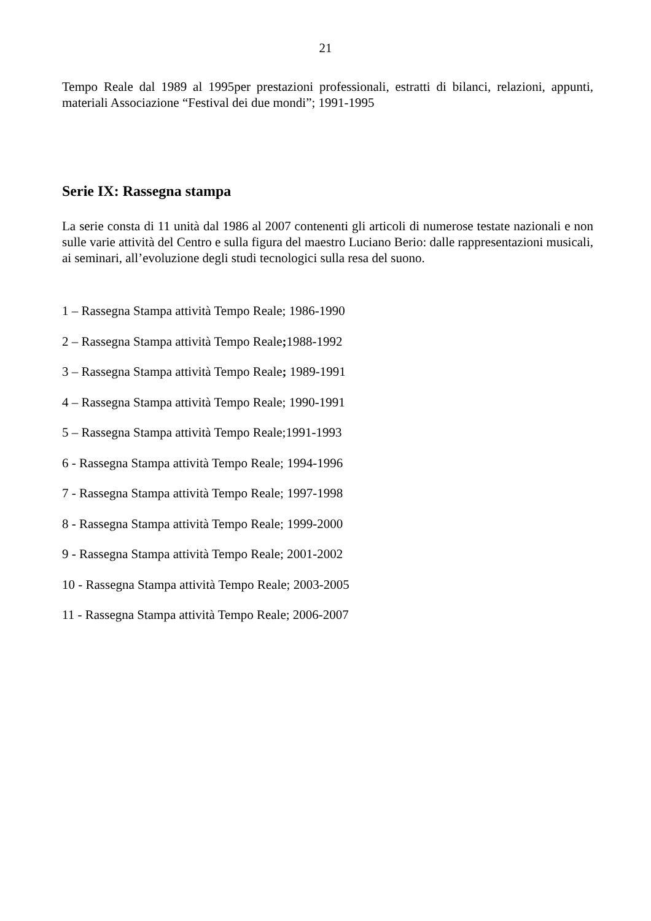21
Tempo Reale dal 1989 al 1995per prestazioni professionali, estratti di bilanci, relazioni, appunti, materiali Associazione “Festival dei due mondi”; 1991-1995
Serie IX: Rassegna stampa
La serie consta di 11 unità dal 1986 al 2007 contenenti gli articoli di numerose testate nazionali e non sulle varie attività del Centro e sulla figura del maestro Luciano Berio: dalle rappresentazioni musicali, ai seminari, all’evoluzione degli studi tecnologici sulla resa del suono.
1 – Rassegna Stampa attività Tempo Reale; 1986-1990
2 – Rassegna Stampa attività Tempo Reale; 1988-1992
3 – Rassegna Stampa attività Tempo Reale; 1989-1991
4 – Rassegna Stampa attività Tempo Reale; 1990-1991
5 – Rassegna Stampa attività Tempo Reale;1991-1993
6 - Rassegna Stampa attività Tempo Reale; 1994-1996
7 - Rassegna Stampa attività Tempo Reale; 1997-1998
8 - Rassegna Stampa attività Tempo Reale; 1999-2000
9 - Rassegna Stampa attività Tempo Reale; 2001-2002
10 - Rassegna Stampa attività Tempo Reale; 2003-2005
11 - Rassegna Stampa attività Tempo Reale; 2006-2007